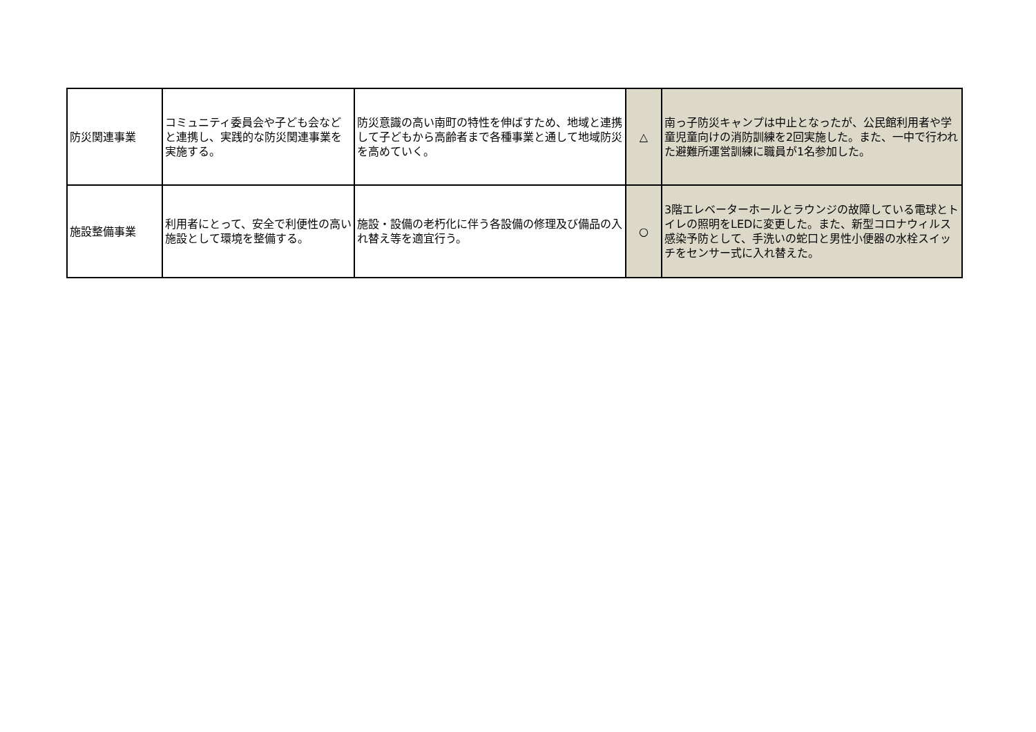| 防災関連事業 | コミュニティ委員会や子ども会などと連携し、実践的な防災関連事業を実施する。 | 防災意識の高い南町の特性を伸ばすため、地域と連携して子どもから高齢者まで各種事業と通して地域防災を高めていく。 | △ | 南っ子防災キャンプは中止となったが、公民館利用者や学童児童向けの消防訓練を2回実施した。また、一中で行われた避難所運営訓練に職員が1名参加した。 |
| 施設整備事業 | 利用者にとって、安全で利便性の高い施設として環境を整備する。 | 施設・設備の老朽化に伴う各設備の修理及び備品の入れ替え等を適宜行う。 | ○ | 3階エレベーターホールとラウンジの故障している電球とトイレの照明をLEDに変更した。また、新型コロナウィルス感染予防として、手洗いの蛇口と男性小便器の水栓スイッチをセンサー式に入れ替えた。 |